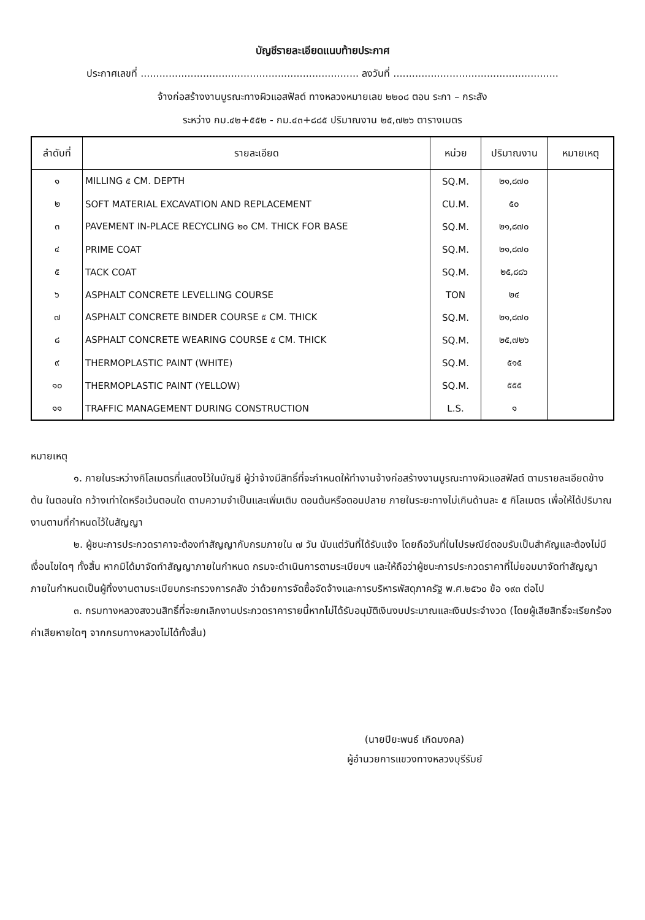บัญชีรายละเอียดแนบท้ายประกาศ
ประกาศเลขที่ ...................................................................... ลงวันที่ .....................................................
จ้างก่อสร้างงานบูรณะทางผิวแอสฟัลต์ ทางหลวงหมายเลข ๒๒๐๘ ตอน ระกา – กระสัง
ระหว่าง กม.๔๒+๕๕๒ - กม.๔๓+๘๘๕ ปริมาณงาน ๒๕,๗๒๖ ตารางเมตร
| ลำดับที่ | รายละเอียด | หน่วย | ปริมาณงาน | หมายเหตุ |
| --- | --- | --- | --- | --- |
| ๑ | MILLING ๕ CM. DEPTH | SQ.M. | ๒๑,๘๗๐ | |
| ๒ | SOFT MATERIAL EXCAVATION AND REPLACEMENT | CU.M. | ๕๐ | |
| ๓ | PAVEMENT IN-PLACE RECYCLING ๒๐ CM. THICK FOR BASE | SQ.M. | ๒๑,๘๗๐ | |
| ๔ | PRIME COAT | SQ.M. | ๒๑,๘๗๐ | |
| ๕ | TACK COAT | SQ.M. | ๒๕,๘๘๖ | |
| ๖ | ASPHALT CONCRETE LEVELLING COURSE | TON | ๒๔ | |
| ๗ | ASPHALT CONCRETE BINDER COURSE ๕ CM. THICK | SQ.M. | ๒๑,๘๗๐ | |
| ๘ | ASPHALT CONCRETE WEARING COURSE ๕ CM. THICK | SQ.M. | ๒๕,๗๒๖ | |
| ๙ | THERMOPLASTIC PAINT (WHITE) | SQ.M. | ๕๑๕ | |
| ๑๐ | THERMOPLASTIC PAINT (YELLOW) | SQ.M. | ๕๕๕ | |
| ๑๑ | TRAFFIC MANAGEMENT DURING CONSTRUCTION | L.S. | ๑ | |
หมายเหตุ
๑. ภายในระหว่างกิโลเมตรที่แสดงไว้ในบัญชี ผู้ว่าจ้างมีสิทธิ์ที่จะกำหนดให้ทำงานจ้างก่อสร้างงานบูรณะทางผิวแอสฟัลต์ ตามรายละเอียดข้างต้น ในตอนใด กว้างเท่าใดหรือเว้นตอนใด ตามความจำเป็นและเพิ่มเติม ตอนต้นหรือตอนปลาย ภายในระยะทางไม่เกินด้านละ ๕ กิโลเมตร เพื่อให้ได้ปริมาณงานตามที่กำหนดไว้ในสัญญา
๒. ผู้ชนะการประกวดราคาจะต้องทำสัญญากับกรมภายใน ๗ วัน นับแต่วันที่ได้รับแจ้ง โดยถือวันที่ในไปรษณีย์ตอบรับเป็นสำคัญและต้องไม่มีเงื่อนไขใดๆ ทั้งสิ้น หากมิได้มาจัดทำสัญญาภายในกำหนด กรมจะดำเนินการตามระเบียบฯ และให้ถือว่าผู้ชนะการประกวดราคาที่ไม่ยอมมาจัดทำสัญญาภายในกำหนดเป็นผู้ทิ้งงานตามระเบียบกระทรวงการคลัง ว่าด้วยการจัดซื้อจัดจ้างและการบริหารพัสดุภาครัฐ พ.ศ.๒๕๖๐ ข้อ ๑๙๓ ต่อไป
๓. กรมทางหลวงสงวนสิทธิ์ที่จะยกเลิกงานประกวดราคารายนี้หากไม่ได้รับอนุมัติเงินงบประมาณและเงินประจำงวด (โดยผู้เสียสิทธิ์จะเรียกร้องค่าเสียหายใดๆ จากกรมทางหลวงไม่ได้ทั้งสิ้น)
(นายปิยะพนธ์ เกิดมงคล)
ผู้อำนวยการแขวงทางหลวงบุรีรัมย์